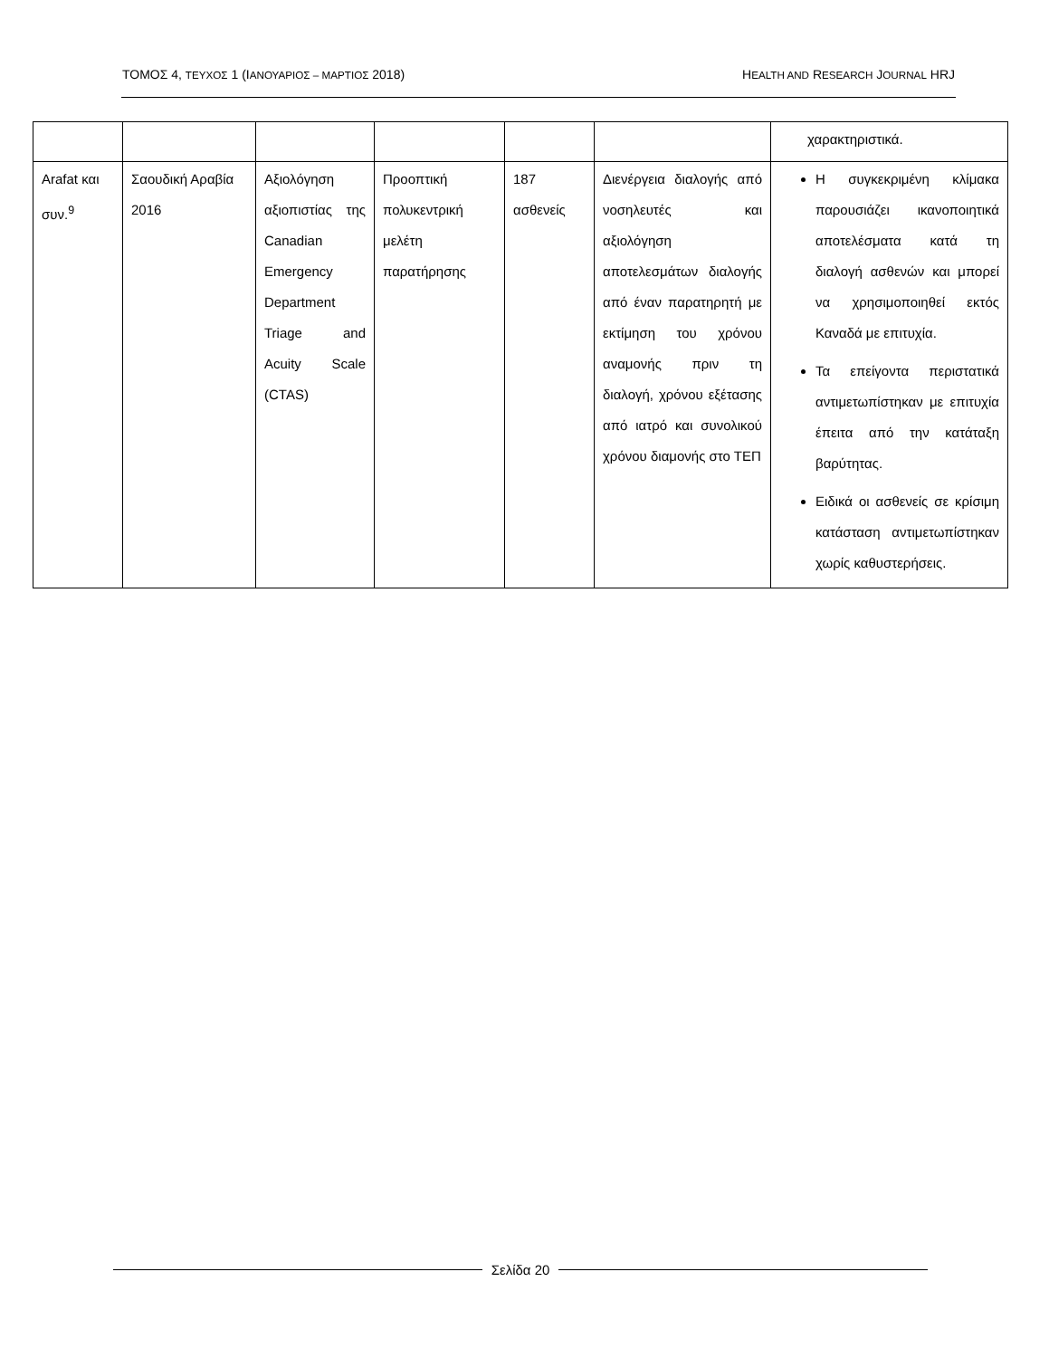ΤΟΜΟΣ 4, ΤΕΥΧΟΣ 1 (ΙΑΝΟΥΑΡΙΟΣ – ΜΑΡΤΙΟΣ 2018) HEALTH AND RESEARCH JOURNAL HRJ
| | | | | | | χαρακτηριστικά. |
| Arafat και συν.<sup>9</sup> | Σαουδική Αραβία 2016 | Αξιολόγηση αξιοπιστίας της Canadian Emergency Department Triage and Acuity Scale (CTAS) | Προοπτική πολυκεντρική μελέτη παρατήρησης | 187 ασθενείς | Διενέργεια διαλογής από νοσηλευτές και αξιολόγηση αποτελεσμάτων διαλογής από έναν παρατηρητή με εκτίμηση του χρόνου αναμονής πριν τη διαλογή, χρόνου εξέτασης από ιατρό και συνολικού χρόνου διαμονής στο ΤΕΠ | Η συγκεκριμένη κλίμακα παρουσιάζει ικανοποιητικά αποτελέσματα κατά τη διαλογή ασθενών και μπορεί να χρησιμοποιηθεί εκτός Καναδά με επιτυχία. Τα επείγοντα περιστατικά αντιμετωπίστηκαν με επιτυχία έπειτα από την κατάταξη βαρύτητας. Ειδικά οι ασθενείς σε κρίσιμη κατάσταση αντιμετωπίστηκαν χωρίς καθυστερήσεις. |
Σελίδα 20